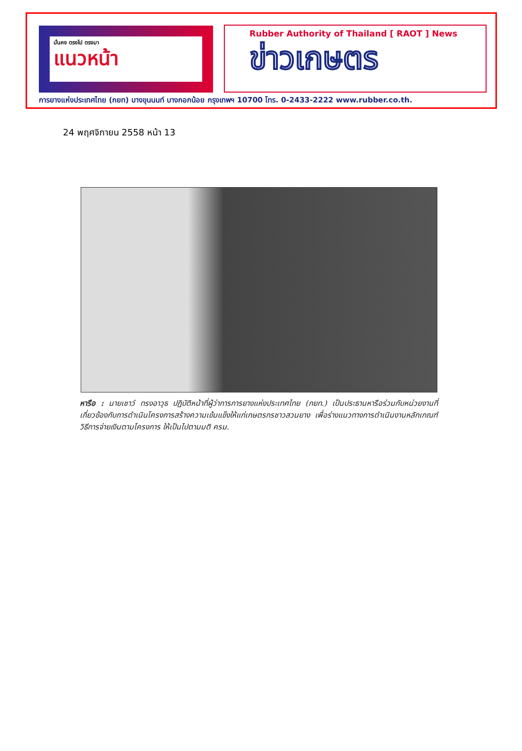มั่นคง ตรงไป ตรงมา
แนวหน้า
Rubber Authority of Thailand [ RAOT ] News
ข่าวเกษตร
การยางแห่งประเทศไทย (กยท) บางขุนนนท์ บางกอกน้อย กรุงเทพฯ 10700 โทร. 0-2433-2222 www.rubber.co.th.
24 พฤศจิกายน 2558 หน้า 13
หารือ : นายเชาว์ ทรงอาวุธ ปฏิบัติหน้าที่ผู้ว่าการการยางแห่งประเทศไทย (กยท.) เป็นประธานหารือร่วมกับหน่วยงานที่เกี่ยวข้องกับการดำเนินโครงการสร้างความเข้มแข็งให้แก่เกษตรกรชาวสวนยาง เพื่อร่างแนวทางการดำเนินงานหลักเกณฑ์วิธีการจ่ายเงินตามโครงการ ให้เป็นไปตามมติ ครม.